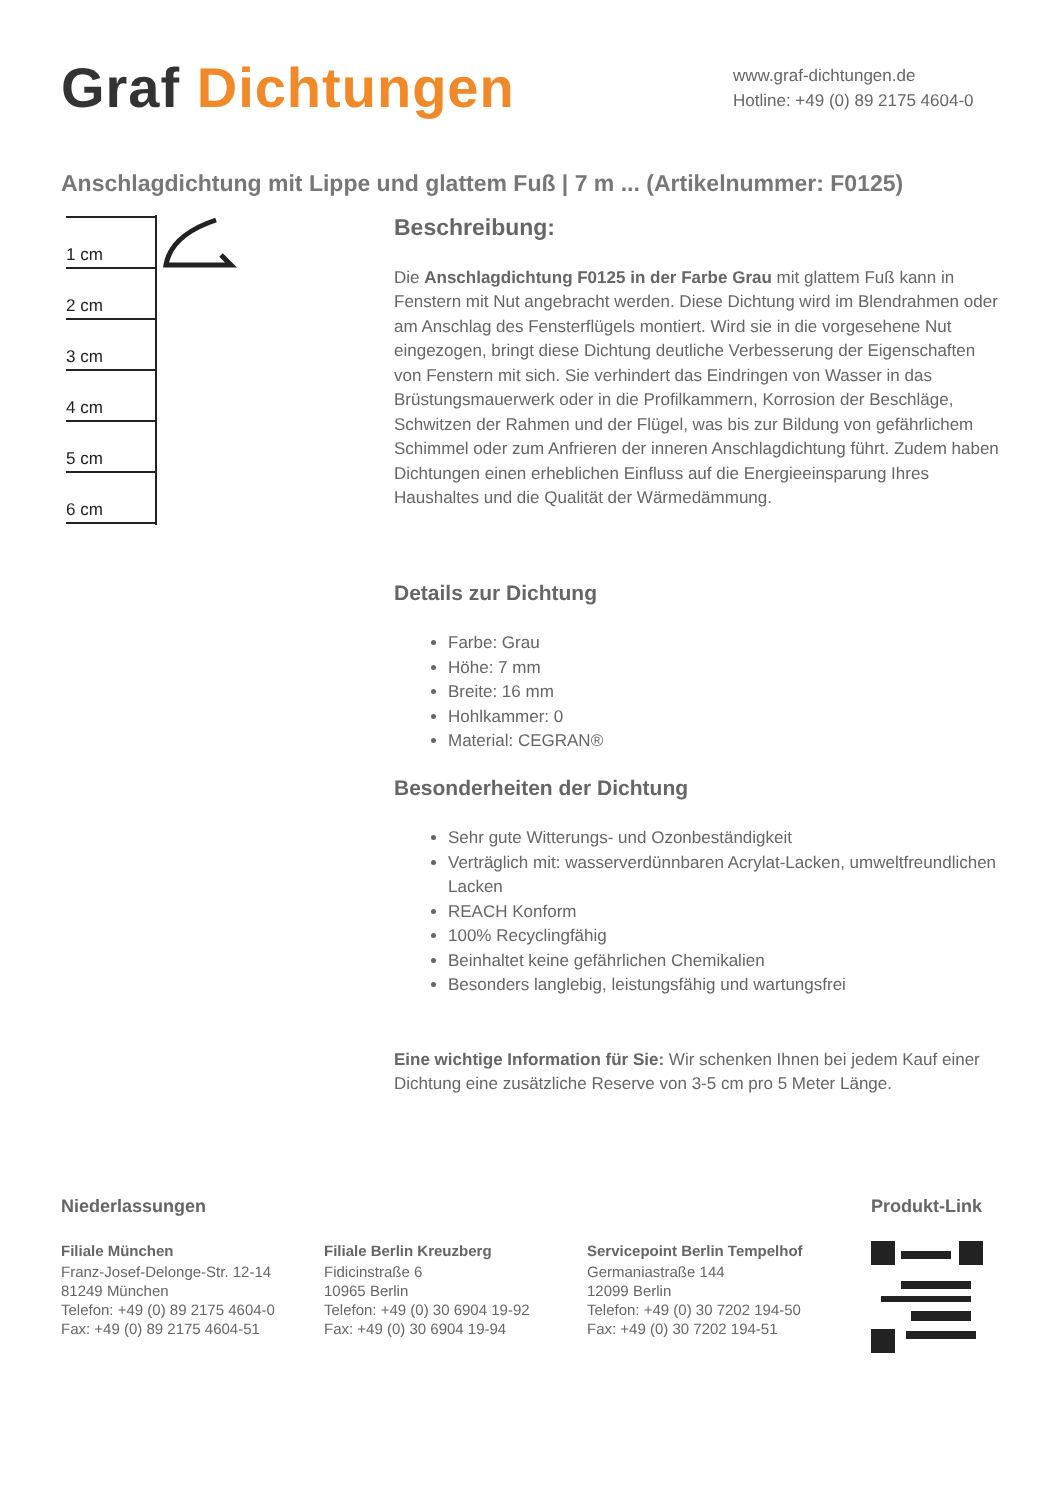Graf Dichtungen
www.graf-dichtungen.de
Hotline: +49 (0) 89 2175 4604-0
Anschlagdichtung mit Lippe und glattem Fuß | 7 m ... (Artikelnummer: F0125)
1 cm
2 cm
3 cm
4 cm
5 cm
6 cm
Beschreibung:
Die Anschlagdichtung F0125 in der Farbe Grau mit glattem Fuß kann in Fenstern mit Nut angebracht werden. Diese Dichtung wird im Blendrahmen oder am Anschlag des Fensterflügels montiert. Wird sie in die vorgesehene Nut eingezogen, bringt diese Dichtung deutliche Verbesserung der Eigenschaften von Fenstern mit sich. Sie verhindert das Eindringen von Wasser in das Brüstungsmauerwerk oder in die Profilkammern, Korrosion der Beschläge, Schwitzen der Rahmen und der Flügel, was bis zur Bildung von gefährlichem Schimmel oder zum Anfrieren der inneren Anschlagdichtung führt. Zudem haben Dichtungen einen erheblichen Einfluss auf die Energieeinsparung Ihres Haushaltes und die Qualität der Wärmedämmung.
Details zur Dichtung
Farbe: Grau
Höhe: 7 mm
Breite: 16 mm
Hohlkammer: 0
Material: CEGRAN®
Besonderheiten der Dichtung
Sehr gute Witterungs- und Ozonbeständigkeit
Verträglich mit: wasserverdünnbaren Acrylat-Lacken, umweltfreundlichen Lacken
REACH Konform
100% Recyclingfähig
Beinhaltet keine gefährlichen Chemikalien
Besonders langlebig, leistungsfähig und wartungsfrei
Eine wichtige Information für Sie: Wir schenken Ihnen bei jedem Kauf einer Dichtung eine zusätzliche Reserve von 3-5 cm pro 5 Meter Länge.
Niederlassungen
Filiale München
Franz-Josef-Delonge-Str. 12-14
81249 München
Telefon: +49 (0) 89 2175 4604-0
Fax: +49 (0) 89 2175 4604-51
Filiale Berlin Kreuzberg
Fidicinstraße 6
10965 Berlin
Telefon: +49 (0) 30 6904 19-92
Fax: +49 (0) 30 6904 19-94
Servicepoint Berlin Tempelhof
Germaniastraße 144
12099 Berlin
Telefon: +49 (0) 30 7202 194-50
Fax: +49 (0) 30 7202 194-51
Produkt-Link